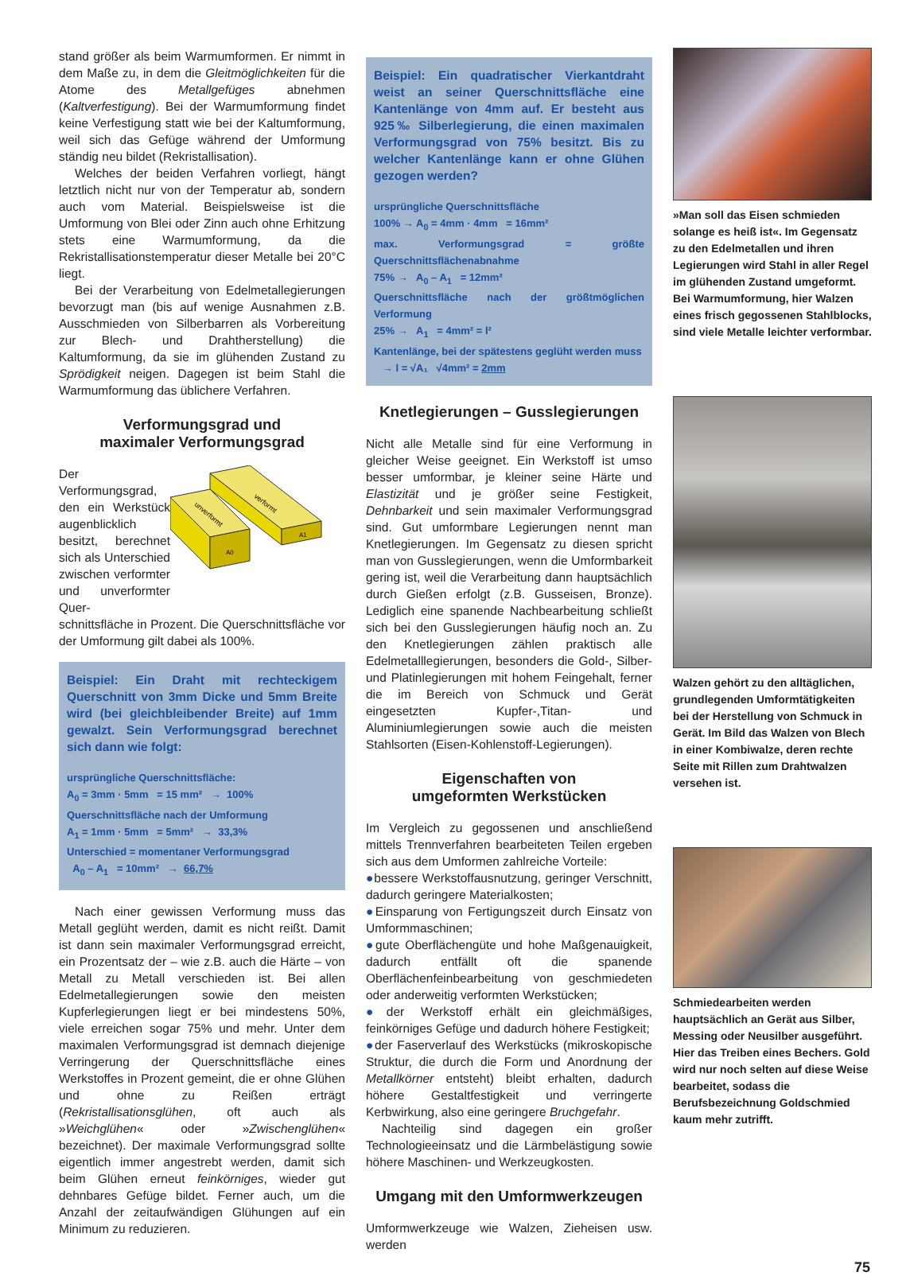stand größer als beim Warmumformen. Er nimmt in dem Maße zu, in dem die Gleitmöglichkeiten für die Atome des Metallgefüges abnehmen (Kaltverfestigung). Bei der Warmumformung findet keine Verfestigung statt wie bei der Kaltumformung, weil sich das Gefüge während der Umformung ständig neu bildet (Rekristallisation).
Welches der beiden Verfahren vorliegt, hängt letztlich nicht nur von der Temperatur ab, sondern auch vom Material. Beispielsweise ist die Umformung von Blei oder Zinn auch ohne Erhitzung stets eine Warmumformung, da die Rekristallisationstemperatur dieser Metalle bei 20°C liegt.
Bei der Verarbeitung von Edelmetallegierungen bevorzugt man (bis auf wenige Ausnahmen z.B. Ausschmieden von Silberbarren als Vorbereitung zur Blech- und Drahtherstellung) die Kaltumformung, da sie im glühenden Zustand zu Sprödigkeit neigen. Dagegen ist beim Stahl die Warmumformung das üblichere Verfahren.
Verformungsgrad und
maximaler Verformungsgrad
Der Verformungsgrad, den ein Werkstück augenblicklich besitzt, berechnet sich als Unterschied zwischen verformter und unverformter Quer-
unverformt
verformt
A0
A1
schnittsfläche in Prozent. Die Querschnittsfläche vor der Umformung gilt dabei als 100%.
Beispiel: Ein Draht mit rechteckigem Querschnitt von 3mm Dicke und 5mm Breite wird (bei gleichbleibender Breite) auf 1mm gewalzt. Sein Verformungsgrad berechnet sich dann wie folgt:
ursprüngliche Querschnittsfläche:
A<sub>0</sub> = 3mm · 5mm = 15 mm² → 100%
Querschnittsfläche nach der Umformung
A<sub>1</sub> = 1mm · 5mm = 5mm² → 33,3%
Unterschied = momentaner Verformungsgrad
A<sub>0</sub> – A<sub>1</sub> = 10mm² → 66,7%
Nach einer gewissen Verformung muss das Metall geglüht werden, damit es nicht reißt. Damit ist dann sein maximaler Verformungsgrad erreicht, ein Prozentsatz der – wie z.B. auch die Härte – von Metall zu Metall verschieden ist. Bei allen Edelmetallegierungen sowie den meisten Kupferlegierungen liegt er bei mindestens 50%, viele erreichen sogar 75% und mehr. Unter dem maximalen Verformungsgrad ist demnach diejenige Verringerung der Querschnittsfläche eines Werkstoffes in Prozent gemeint, die er ohne Glühen und ohne zu Reißen erträgt (Rekristallisationsglühen, oft auch als »Weichglühen« oder »Zwischenglühen« bezeichnet). Der maximale Verformungsgrad sollte eigentlich immer angestrebt werden, damit sich beim Glühen erneut feinkörniges, wieder gut dehnbares Gefüge bildet. Ferner auch, um die Anzahl der zeitaufwändigen Glühungen auf ein Minimum zu reduzieren.
Beispiel: Ein quadratischer Vierkantdraht weist an seiner Querschnittsfläche eine Kantenlänge von 4mm auf. Er besteht aus 925‰ Silberlegierung, die einen maximalen Verformungsgrad von 75% besitzt. Bis zu welcher Kantenlänge kann er ohne Glühen gezogen werden?
ursprüngliche Querschnittsfläche
100% → A<sub>0</sub> = 4mm · 4mm = 16mm²
max. Verformungsgrad = größte Querschnittsflächenabnahme
75% → A<sub>0</sub> – A<sub>1</sub> = 12mm²
Querschnittsfläche nach der größtmöglichen Verformung
25% → A<sub>1</sub> = 4mm² = l²
Kantenlänge, bei der spätestens geglüht werden muss
→ l = √A₁ √4mm² = 2mm
Knetlegierungen – Gusslegierungen
Nicht alle Metalle sind für eine Verformung in gleicher Weise geeignet. Ein Werkstoff ist umso besser umformbar, je kleiner seine Härte und Elastizität und je größer seine Festigkeit, Dehnbarkeit und sein maximaler Verformungsgrad sind. Gut umformbare Legierungen nennt man Knetlegierungen. Im Gegensatz zu diesen spricht man von Gusslegierungen, wenn die Umformbarkeit gering ist, weil die Verarbeitung dann hauptsächlich durch Gießen erfolgt (z.B. Gusseisen, Bronze). Lediglich eine spanende Nachbearbeitung schließt sich bei den Gusslegierungen häufig noch an. Zu den Knetlegierungen zählen praktisch alle Edelmetalllegierungen, besonders die Gold-, Silber- und Platinlegierungen mit hohem Feingehalt, ferner die im Bereich von Schmuck und Gerät eingesetzten Kupfer-,Titan- und Aluminiumlegierungen sowie auch die meisten Stahlsorten (Eisen-Kohlenstoff-Legierungen).
Eigenschaften von
umgeformten Werkstücken
Im Vergleich zu gegossenen und anschließend mittels Trennverfahren bearbeiteten Teilen ergeben sich aus dem Umformen zahlreiche Vorteile:
●bessere Werkstoffausnutzung, geringer Verschnitt, dadurch geringere Materialkosten;
●Einsparung von Fertigungszeit durch Einsatz von Umformmaschinen;
●gute Oberflächengüte und hohe Maßgenauigkeit, dadurch entfällt oft die spanende Oberflächenfeinbearbeitung von geschmiedeten oder anderweitig verformten Werkstücken;
●der Werkstoff erhält ein gleichmäßiges, feinkörniges Gefüge und dadurch höhere Festigkeit;
●der Faserverlauf des Werkstücks (mikroskopische Struktur, die durch die Form und Anordnung der Metallkörner entsteht) bleibt erhalten, dadurch höhere Gestaltfestigkeit und verringerte Kerbwirkung, also eine geringere Bruchgefahr.
Nachteilig sind dagegen ein großer Technologieeinsatz und die Lärmbelästigung sowie höhere Maschinen- und Werkzeugkosten.
Umgang mit den Umformwerkzeugen
Umformwerkzeuge wie Walzen, Zieheisen usw. werden
»Man soll das Eisen schmieden solange es heiß ist«. Im Gegensatz zu den Edelmetallen und ihren Legierungen wird Stahl in aller Regel im glühenden Zustand umgeformt. Bei Warmumformung, hier Walzen eines frisch gegossenen Stahlblocks, sind viele Metalle leichter verformbar.
Walzen gehört zu den alltäglichen, grundlegenden Umformtätigkeiten bei der Herstellung von Schmuck in Gerät. Im Bild das Walzen von Blech in einer Kombiwalze, deren rechte Seite mit Rillen zum Drahtwalzen versehen ist.
Schmiedearbeiten werden hauptsächlich an Gerät aus Silber, Messing oder Neusilber ausgeführt. Hier das Treiben eines Bechers. Gold wird nur noch selten auf diese Weise bearbeitet, sodass die Berufsbezeichnung Goldschmied kaum mehr zutrifft.
75